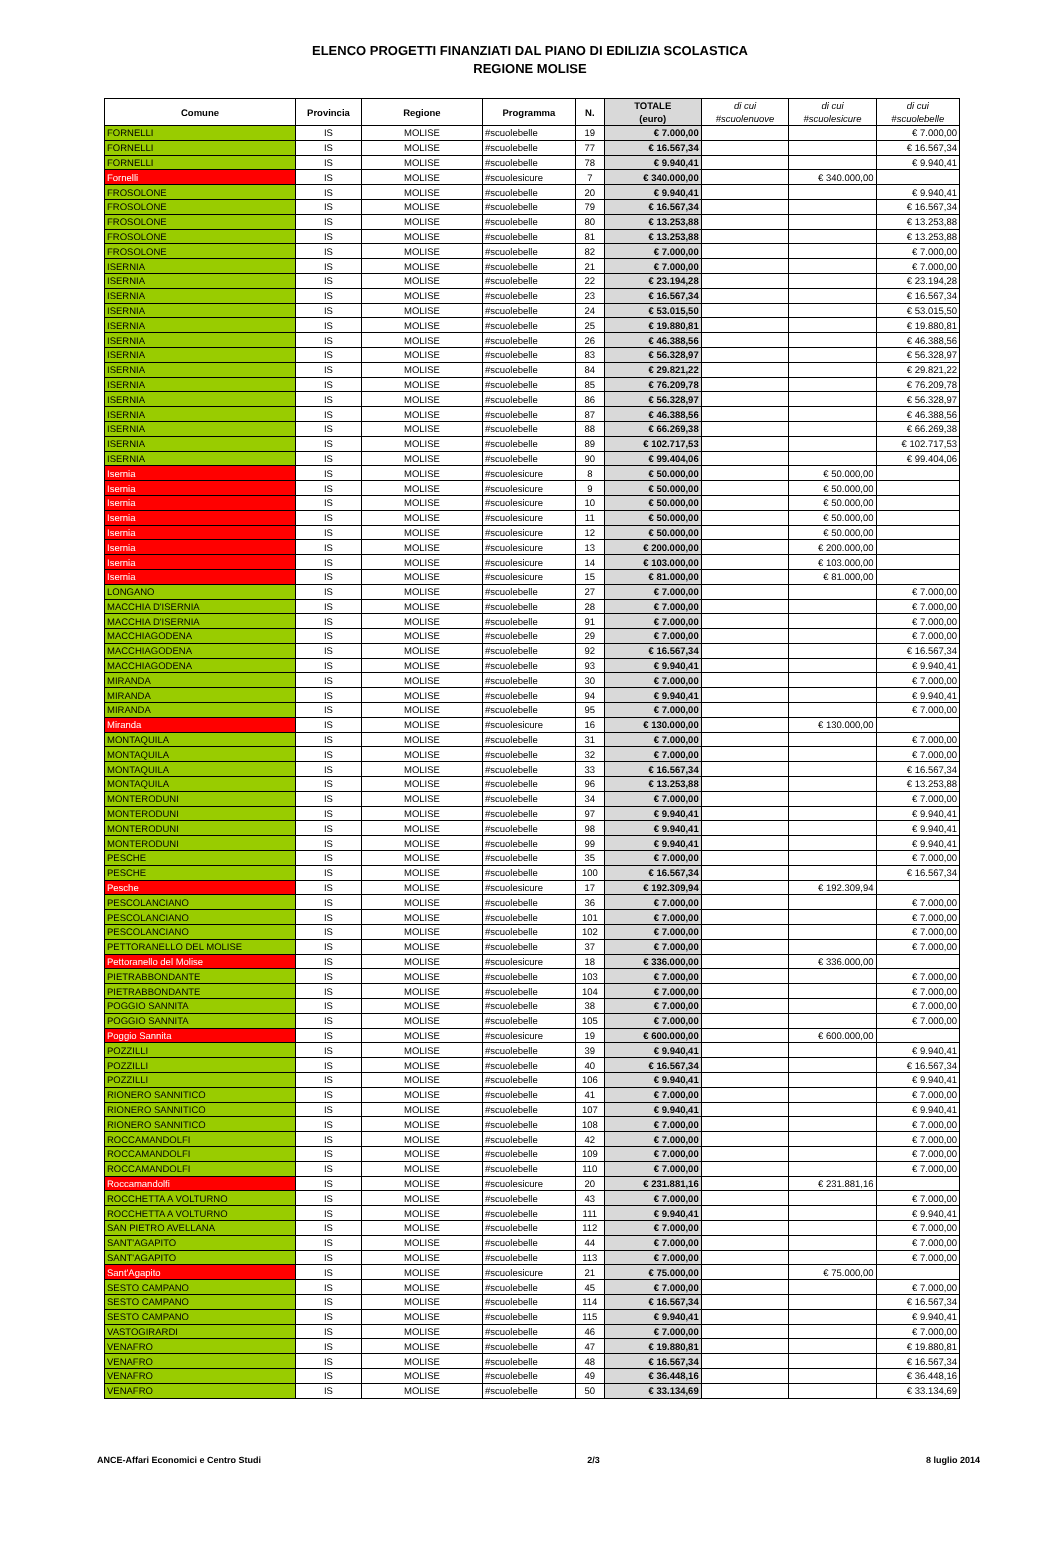ELENCO PROGETTI FINANZIATI DAL PIANO DI EDILIZIA SCOLASTICA
REGIONE MOLISE
| Comune | Provincia | Regione | Programma | N. | TOTALE (euro) | di cui #scuolenuove | di cui #scuolesicure | di cui #scuolebelle |
| --- | --- | --- | --- | --- | --- | --- | --- | --- |
| FORNELLI | IS | MOLISE | #scuolebelle | 19 | € 7.000,00 | | | € 7.000,00 |
| FORNELLI | IS | MOLISE | #scuolebelle | 77 | € 16.567,34 | | | € 16.567,34 |
| FORNELLI | IS | MOLISE | #scuolebelle | 78 | € 9.940,41 | | | € 9.940,41 |
| Fornelli | IS | MOLISE | #scuolesicure | 7 | € 340.000,00 | | € 340.000,00 | |
| FROSOLONE | IS | MOLISE | #scuolebelle | 20 | € 9.940,41 | | | € 9.940,41 |
| FROSOLONE | IS | MOLISE | #scuolebelle | 79 | € 16.567,34 | | | € 16.567,34 |
| FROSOLONE | IS | MOLISE | #scuolebelle | 80 | € 13.253,88 | | | € 13.253,88 |
| FROSOLONE | IS | MOLISE | #scuolebelle | 81 | € 13.253,88 | | | € 13.253,88 |
| FROSOLONE | IS | MOLISE | #scuolebelle | 82 | € 7.000,00 | | | € 7.000,00 |
| ISERNIA | IS | MOLISE | #scuolebelle | 21 | € 7.000,00 | | | € 7.000,00 |
| ISERNIA | IS | MOLISE | #scuolebelle | 22 | € 23.194,28 | | | € 23.194,28 |
| ISERNIA | IS | MOLISE | #scuolebelle | 23 | € 16.567,34 | | | € 16.567,34 |
| ISERNIA | IS | MOLISE | #scuolebelle | 24 | € 53.015,50 | | | € 53.015,50 |
| ISERNIA | IS | MOLISE | #scuolebelle | 25 | € 19.880,81 | | | € 19.880,81 |
| ISERNIA | IS | MOLISE | #scuolebelle | 26 | € 46.388,56 | | | € 46.388,56 |
| ISERNIA | IS | MOLISE | #scuolebelle | 83 | € 56.328,97 | | | € 56.328,97 |
| ISERNIA | IS | MOLISE | #scuolebelle | 84 | € 29.821,22 | | | € 29.821,22 |
| ISERNIA | IS | MOLISE | #scuolebelle | 85 | € 76.209,78 | | | € 76.209,78 |
| ISERNIA | IS | MOLISE | #scuolebelle | 86 | € 56.328,97 | | | € 56.328,97 |
| ISERNIA | IS | MOLISE | #scuolebelle | 87 | € 46.388,56 | | | € 46.388,56 |
| ISERNIA | IS | MOLISE | #scuolebelle | 88 | € 66.269,38 | | | € 66.269,38 |
| ISERNIA | IS | MOLISE | #scuolebelle | 89 | € 102.717,53 | | | € 102.717,53 |
| ISERNIA | IS | MOLISE | #scuolebelle | 90 | € 99.404,06 | | | € 99.404,06 |
| Isernia | IS | MOLISE | #scuolesicure | 8 | € 50.000,00 | | € 50.000,00 | |
| Isernia | IS | MOLISE | #scuolesicure | 9 | € 50.000,00 | | € 50.000,00 | |
| Isernia | IS | MOLISE | #scuolesicure | 10 | € 50.000,00 | | € 50.000,00 | |
| Isernia | IS | MOLISE | #scuolesicure | 11 | € 50.000,00 | | € 50.000,00 | |
| Isernia | IS | MOLISE | #scuolesicure | 12 | € 50.000,00 | | € 50.000,00 | |
| Isernia | IS | MOLISE | #scuolesicure | 13 | € 200.000,00 | | € 200.000,00 | |
| Isernia | IS | MOLISE | #scuolesicure | 14 | € 103.000,00 | | € 103.000,00 | |
| Isernia | IS | MOLISE | #scuolesicure | 15 | € 81.000,00 | | € 81.000,00 | |
| LONGANO | IS | MOLISE | #scuolebelle | 27 | € 7.000,00 | | | € 7.000,00 |
| MACCHIA D'ISERNIA | IS | MOLISE | #scuolebelle | 28 | € 7.000,00 | | | € 7.000,00 |
| MACCHIA D'ISERNIA | IS | MOLISE | #scuolebelle | 91 | € 7.000,00 | | | € 7.000,00 |
| MACCHIAGODENA | IS | MOLISE | #scuolebelle | 29 | € 7.000,00 | | | € 7.000,00 |
| MACCHIAGODENA | IS | MOLISE | #scuolebelle | 92 | € 16.567,34 | | | € 16.567,34 |
| MACCHIAGODENA | IS | MOLISE | #scuolebelle | 93 | € 9.940,41 | | | € 9.940,41 |
| MIRANDA | IS | MOLISE | #scuolebelle | 30 | € 7.000,00 | | | € 7.000,00 |
| MIRANDA | IS | MOLISE | #scuolebelle | 94 | € 9.940,41 | | | € 9.940,41 |
| MIRANDA | IS | MOLISE | #scuolebelle | 95 | € 7.000,00 | | | € 7.000,00 |
| Miranda | IS | MOLISE | #scuolesicure | 16 | € 130.000,00 | | € 130.000,00 | |
| MONTAQUILA | IS | MOLISE | #scuolebelle | 31 | € 7.000,00 | | | € 7.000,00 |
| MONTAQUILA | IS | MOLISE | #scuolebelle | 32 | € 7.000,00 | | | € 7.000,00 |
| MONTAQUILA | IS | MOLISE | #scuolebelle | 33 | € 16.567,34 | | | € 16.567,34 |
| MONTAQUILA | IS | MOLISE | #scuolebelle | 96 | € 13.253,88 | | | € 13.253,88 |
| MONTERODUNI | IS | MOLISE | #scuolebelle | 34 | € 7.000,00 | | | € 7.000,00 |
| MONTERODUNI | IS | MOLISE | #scuolebelle | 97 | € 9.940,41 | | | € 9.940,41 |
| MONTERODUNI | IS | MOLISE | #scuolebelle | 98 | € 9.940,41 | | | € 9.940,41 |
| MONTERODUNI | IS | MOLISE | #scuolebelle | 99 | € 9.940,41 | | | € 9.940,41 |
| PESCHE | IS | MOLISE | #scuolebelle | 35 | € 7.000,00 | | | € 7.000,00 |
| PESCHE | IS | MOLISE | #scuolebelle | 100 | € 16.567,34 | | | € 16.567,34 |
| Pesche | IS | MOLISE | #scuolesicure | 17 | € 192.309,94 | | € 192.309,94 | |
| PESCOLANCIANO | IS | MOLISE | #scuolebelle | 36 | € 7.000,00 | | | € 7.000,00 |
| PESCOLANCIANO | IS | MOLISE | #scuolebelle | 101 | € 7.000,00 | | | € 7.000,00 |
| PESCOLANCIANO | IS | MOLISE | #scuolebelle | 102 | € 7.000,00 | | | € 7.000,00 |
| PETTORANELLO DEL MOLISE | IS | MOLISE | #scuolebelle | 37 | € 7.000,00 | | | € 7.000,00 |
| Pettoranello del Molise | IS | MOLISE | #scuolesicure | 18 | € 336.000,00 | | € 336.000,00 | |
| PIETRABBONDANTE | IS | MOLISE | #scuolebelle | 103 | € 7.000,00 | | | € 7.000,00 |
| PIETRABBONDANTE | IS | MOLISE | #scuolebelle | 104 | € 7.000,00 | | | € 7.000,00 |
| POGGIO SANNITA | IS | MOLISE | #scuolebelle | 38 | € 7.000,00 | | | € 7.000,00 |
| POGGIO SANNITA | IS | MOLISE | #scuolebelle | 105 | € 7.000,00 | | | € 7.000,00 |
| Poggio Sannita | IS | MOLISE | #scuolesicure | 19 | € 600.000,00 | | € 600.000,00 | |
| POZZILLI | IS | MOLISE | #scuolebelle | 39 | € 9.940,41 | | | € 9.940,41 |
| POZZILLI | IS | MOLISE | #scuolebelle | 40 | € 16.567,34 | | | € 16.567,34 |
| POZZILLI | IS | MOLISE | #scuolebelle | 106 | € 9.940,41 | | | € 9.940,41 |
| RIONERO SANNITICO | IS | MOLISE | #scuolebelle | 41 | € 7.000,00 | | | € 7.000,00 |
| RIONERO SANNITICO | IS | MOLISE | #scuolebelle | 107 | € 9.940,41 | | | € 9.940,41 |
| RIONERO SANNITICO | IS | MOLISE | #scuolebelle | 108 | € 7.000,00 | | | € 7.000,00 |
| ROCCAMANDOLFI | IS | MOLISE | #scuolebelle | 42 | € 7.000,00 | | | € 7.000,00 |
| ROCCAMANDOLFI | IS | MOLISE | #scuolebelle | 109 | € 7.000,00 | | | € 7.000,00 |
| ROCCAMANDOLFI | IS | MOLISE | #scuolebelle | 110 | € 7.000,00 | | | € 7.000,00 |
| Roccamandolfi | IS | MOLISE | #scuolesicure | 20 | € 231.881,16 | | € 231.881,16 | |
| ROCCHETTA A VOLTURNO | IS | MOLISE | #scuolebelle | 43 | € 7.000,00 | | | € 7.000,00 |
| ROCCHETTA A VOLTURNO | IS | MOLISE | #scuolebelle | 111 | € 9.940,41 | | | € 9.940,41 |
| SAN PIETRO AVELLANA | IS | MOLISE | #scuolebelle | 112 | € 7.000,00 | | | € 7.000,00 |
| SANT'AGAPITO | IS | MOLISE | #scuolebelle | 44 | € 7.000,00 | | | € 7.000,00 |
| SANT'AGAPITO | IS | MOLISE | #scuolebelle | 113 | € 7.000,00 | | | € 7.000,00 |
| Sant'Agapito | IS | MOLISE | #scuolesicure | 21 | € 75.000,00 | | € 75.000,00 | |
| SESTO CAMPANO | IS | MOLISE | #scuolebelle | 45 | € 7.000,00 | | | € 7.000,00 |
| SESTO CAMPANO | IS | MOLISE | #scuolebelle | 114 | € 16.567,34 | | | € 16.567,34 |
| SESTO CAMPANO | IS | MOLISE | #scuolebelle | 115 | € 9.940,41 | | | € 9.940,41 |
| VASTOGIRARDI | IS | MOLISE | #scuolebelle | 46 | € 7.000,00 | | | € 7.000,00 |
| VENAFRO | IS | MOLISE | #scuolebelle | 47 | € 19.880,81 | | | € 19.880,81 |
| VENAFRO | IS | MOLISE | #scuolebelle | 48 | € 16.567,34 | | | € 16.567,34 |
| VENAFRO | IS | MOLISE | #scuolebelle | 49 | € 36.448,16 | | | € 36.448,16 |
| VENAFRO | IS | MOLISE | #scuolebelle | 50 | € 33.134,69 | | | € 33.134,69 |
ANCE-Affari Economici e Centro Studi 2/3 8 luglio 2014